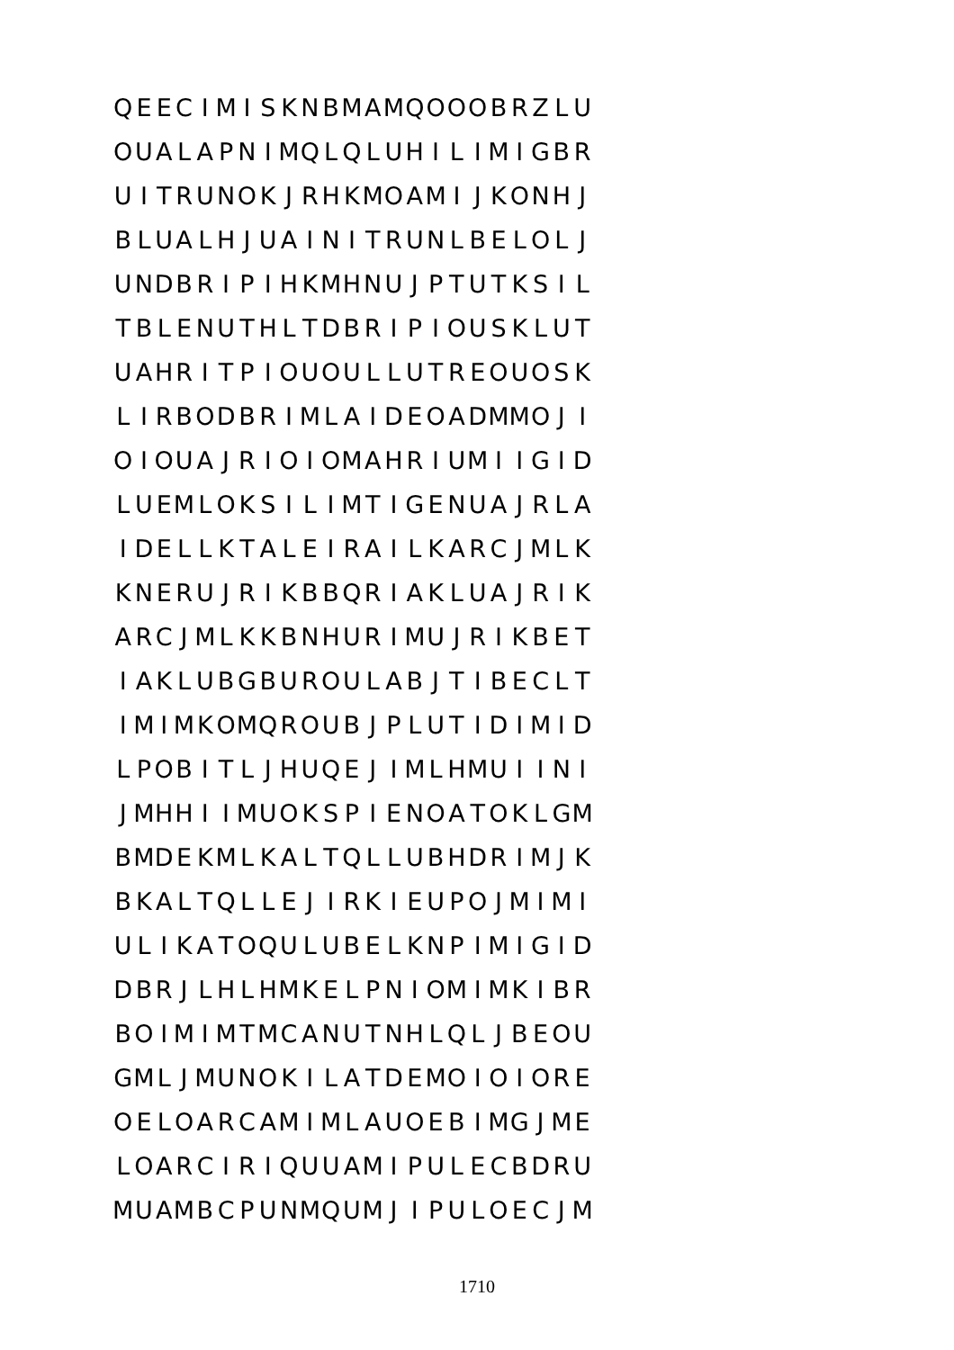| Q | E | E | C | I | M | I | S | K | N | B | M | A | M | Q | O | O | O | B | R | Z | L | U |
| O | U | A | L | A | P | N | I | M | Q | L | Q | L | U | H | I | L | I | M | I | G | B | R |
| U | I | T | R | U | N | O | K | J | R | H | K | M | O | A | M | I | J | K | O | N | H | J |
| B | L | U | A | L | H | J | U | A | I | N | I | T | R | U | N | L | B | E | L | O | L | J |
| U | N | D | B | R | I | P | I | H | K | M | H | N | U | J | P | T | U | T | K | S | I | L |
| T | B | L | E | N | U | T | H | L | T | D | B | R | I | P | I | O | U | S | K | L | U | T |
| U | A | H | R | I | T | P | I | O | U | O | U | L | L | U | T | R | E | O | U | O | S | K |
| L | I | R | B | O | D | B | R | I | M | L | A | I | D | E | O | A | D | M | M | O | J | I |
| O | I | O | U | A | J | R | I | O | I | O | M | A | H | R | I | U | M | I | I | G | I | D |
| L | U | E | M | L | O | K | S | I | L | I | M | T | I | G | E | N | U | A | J | R | L | A |
| I | D | E | L | L | K | T | A | L | E | I | R | A | I | L | K | A | R | C | J | M | L | K |
| K | N | E | R | U | J | R | I | K | B | B | Q | R | I | A | K | L | U | A | J | R | I | K |
| A | R | C | J | M | L | K | K | B | N | H | U | R | I | M | U | J | R | I | K | B | E | T |
| I | A | K | L | U | B | G | B | U | R | O | U | L | A | B | J | T | I | B | E | C | L | T |
| I | M | I | M | K | O | M | Q | R | O | U | B | J | P | L | U | T | I | D | I | M | I | D |
| L | P | O | B | I | T | L | J | H | U | Q | E | J | I | M | L | H | M | U | I | I | N | I |
| J | M | H | H | I | I | M | U | O | K | S | P | I | E | N | O | A | T | O | K | L | G | M |
| B | M | D | E | K | M | L | K | A | L | T | Q | L | L | U | B | H | D | R | I | M | J | K |
| B | K | A | L | T | Q | L | L | E | J | I | R | K | I | E | U | P | O | J | M | I | M | I |
| U | L | I | K | A | T | O | Q | U | L | U | B | E | L | K | N | P | I | M | I | G | I | D |
| D | B | R | J | L | H | L | H | M | K | E | L | P | N | I | O | M | I | M | K | I | B | R |
| B | O | I | M | I | M | T | M | C | A | N | U | T | N | H | L | Q | L | J | B | E | O | U |
| G | M | L | J | M | U | N | O | K | I | L | A | T | D | E | M | O | I | O | I | O | R | E |
| O | E | L | O | A | R | C | A | M | I | M | L | A | U | O | E | B | I | M | G | J | M | E |
| L | O | A | R | C | I | R | I | Q | U | U | A | M | I | P | U | L | E | C | B | D | R | U |
| M | U | A | M | B | C | P | U | N | M | Q | U | M | J | I | P | U | L | O | E | C | J | M |
1710